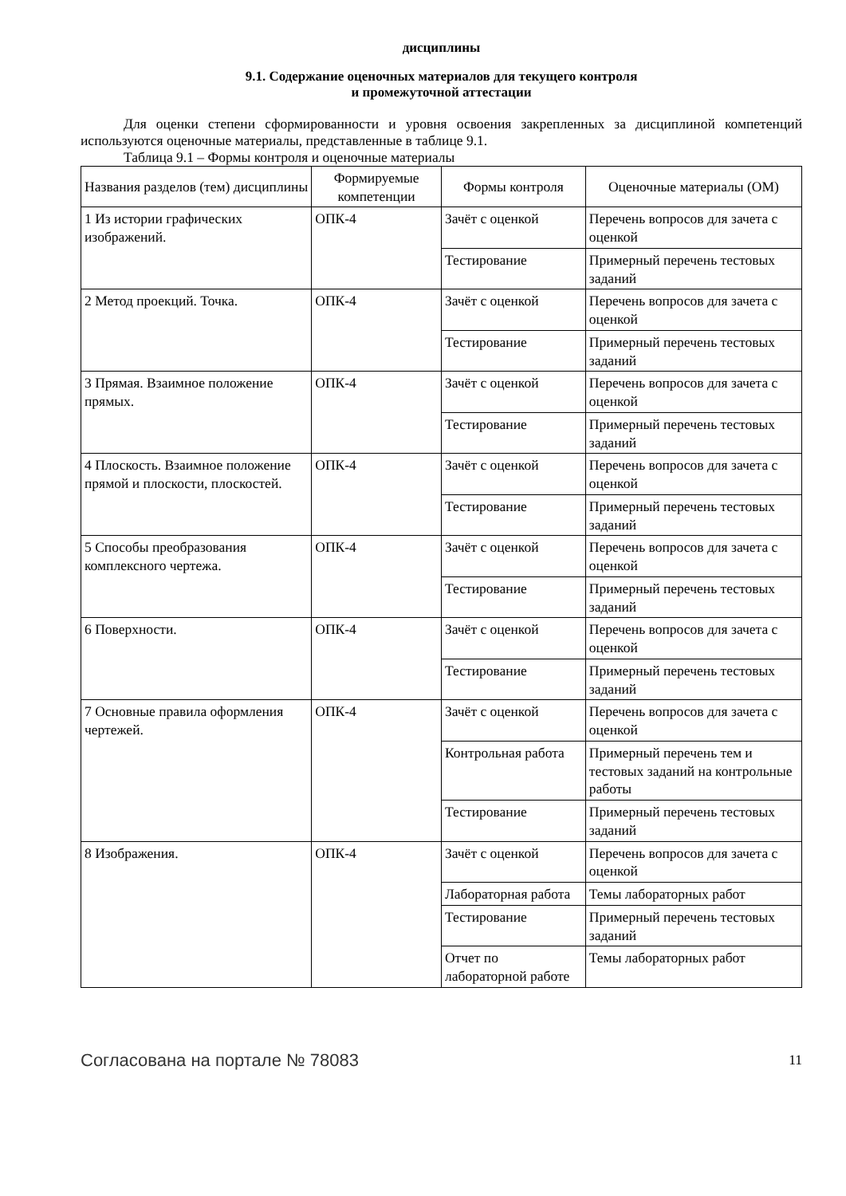дисциплины
9.1. Содержание оценочных материалов для текущего контроля
и промежуточной аттестации
Для оценки степени сформированности и уровня освоения закрепленных за дисциплиной компетенций используются оценочные материалы, представленные в таблице 9.1.
Таблица 9.1 – Формы контроля и оценочные материалы
| Названия разделов (тем) дисциплины | Формируемые компетенции | Формы контроля | Оценочные материалы (ОМ) |
| --- | --- | --- | --- |
| 1 Из истории графических изображений. | ОПК-4 | Зачёт с оценкой | Перечень вопросов для зачета с оценкой |
| | | Тестирование | Примерный перечень тестовых заданий |
| 2 Метод проекций. Точка. | ОПК-4 | Зачёт с оценкой | Перечень вопросов для зачета с оценкой |
| | | Тестирование | Примерный перечень тестовых заданий |
| 3 Прямая. Взаимное положение прямых. | ОПК-4 | Зачёт с оценкой | Перечень вопросов для зачета с оценкой |
| | | Тестирование | Примерный перечень тестовых заданий |
| 4 Плоскость. Взаимное положение прямой и плоскости, плоскостей. | ОПК-4 | Зачёт с оценкой | Перечень вопросов для зачета с оценкой |
| | | Тестирование | Примерный перечень тестовых заданий |
| 5 Способы преобразования комплексного чертежа. | ОПК-4 | Зачёт с оценкой | Перечень вопросов для зачета с оценкой |
| | | Тестирование | Примерный перечень тестовых заданий |
| 6 Поверхности. | ОПК-4 | Зачёт с оценкой | Перечень вопросов для зачета с оценкой |
| | | Тестирование | Примерный перечень тестовых заданий |
| 7 Основные правила оформления чертежей. | ОПК-4 | Зачёт с оценкой | Перечень вопросов для зачета с оценкой |
| | | Контрольная работа | Примерный перечень тем и тестовых заданий на контрольные работы |
| | | Тестирование | Примерный перечень тестовых заданий |
| 8 Изображения. | ОПК-4 | Зачёт с оценкой | Перечень вопросов для зачета с оценкой |
| | | Лабораторная работа | Темы лабораторных работ |
| | | Тестирование | Примерный перечень тестовых заданий |
| | | Отчет по лабораторной работе | Темы лабораторных работ |
Согласована на портале № 78083 11